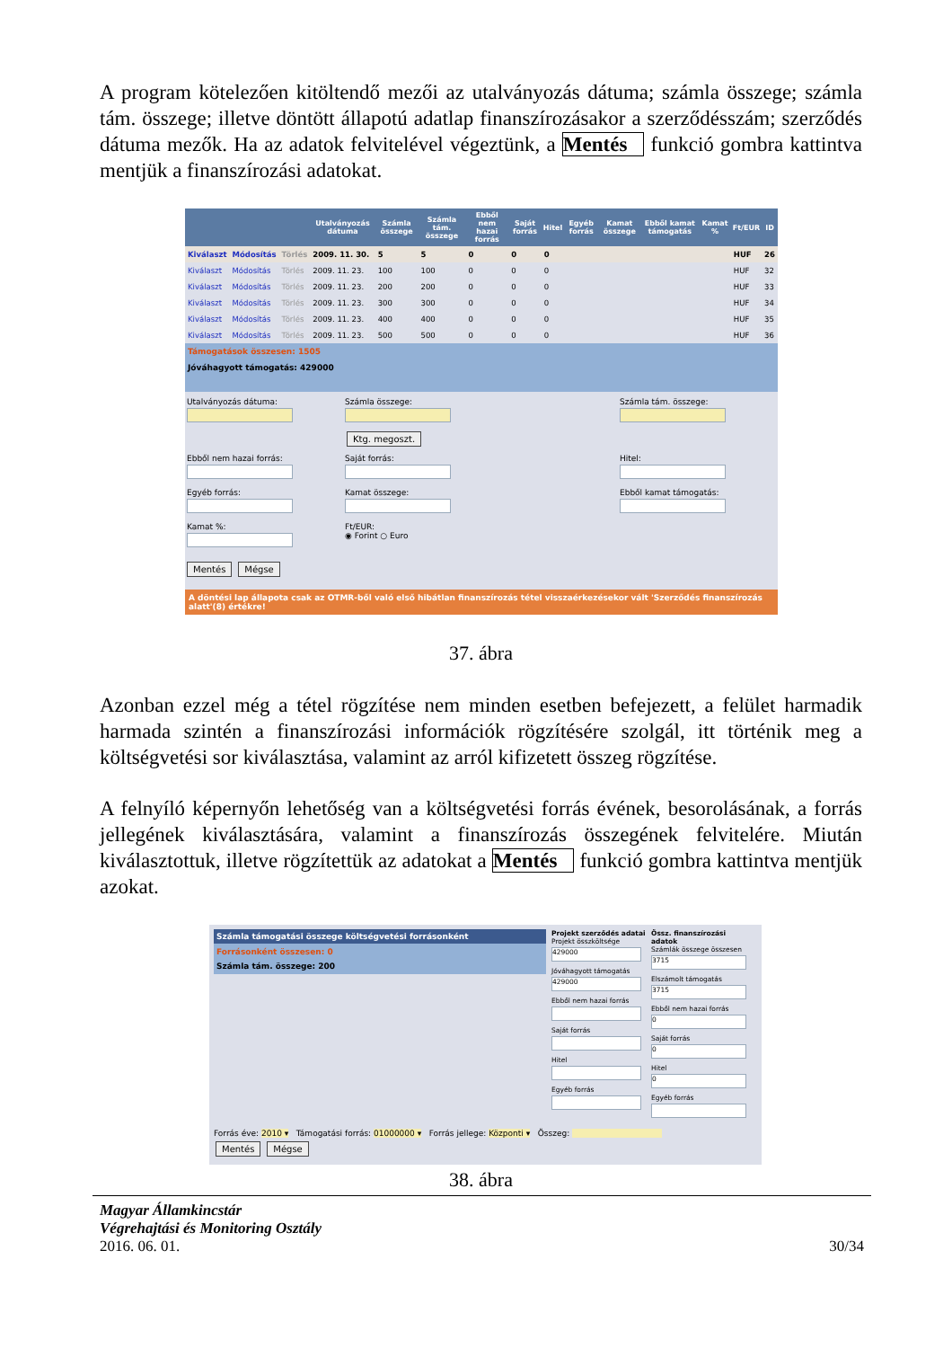A program kötelezően kitöltendő mezői az utalványozás dátuma; számla összege; számla tám. összege; illetve döntött állapotú adatlap finanszírozásakor a szerződésszám; szerződés dátuma mezők. Ha az adatok felvitelével végeztünk, a Mentés funkció gombra kattintva mentjük a finanszírozási adatokat.
| | | | Utalványozás dátuma | Számla összege | Számla tám. összege | Ebből nem hazai forrás | Saját forrás | Hitel | Egyéb forrás | Kamat összege | Ebből kamat támogatás | Kamat % | Ft/EUR | ID |
| --- | --- | --- | --- | --- | --- | --- | --- | --- | --- | --- | --- | --- | --- | --- |
| Kiválaszt | Módosítás | Törlés | 2009. 11. 30. | 5 | 5 | 0 | 0 | 0 | | | | | HUF | 26 |
| Kiválaszt | Módosítás | Törlés | 2009. 11. 23. | 100 | 100 | 0 | 0 | 0 | | | | | HUF | 32 |
| Kiválaszt | Módosítás | Törlés | 2009. 11. 23. | 200 | 200 | 0 | 0 | 0 | | | | | HUF | 33 |
| Kiválaszt | Módosítás | Törlés | 2009. 11. 23. | 300 | 300 | 0 | 0 | 0 | | | | | HUF | 34 |
| Kiválaszt | Módosítás | Törlés | 2009. 11. 23. | 400 | 400 | 0 | 0 | 0 | | | | | HUF | 35 |
| Kiválaszt | Módosítás | Törlés | 2009. 11. 23. | 500 | 500 | 0 | 0 | 0 | | | | | HUF | 36 |
Támogatások összesen: 1505
Jóváhagyott támogatás: 429000
Utalványozás dátuma:
Számla összege:
Ktg. megoszt.
Számla tám. összege:
Ebből nem hazai forrás:
Saját forrás:
Hitel:
Egyéb forrás:
Kamat összege:
Ebből kamat támogatás:
Kamat %:
Ft/EUR:
◉ Forint ○ Euro
Mentés Mégse
A döntési lap állapota csak az OTMR-ből való első hibátlan finanszírozás tétel visszaérkezésekor vált 'Szerződés finanszírozás alatt'(8) értékre!
37. ábra
Azonban ezzel még a tétel rögzítése nem minden esetben befejezett, a felület harmadik harmada szintén a finanszírozási információk rögzítésére szolgál, itt történik meg a költségvetési sor kiválasztása, valamint az arról kifizetett összeg rögzítése.
A felnyíló képernyőn lehetőség van a költségvetési forrás évének, besorolásának, a forrás jellegének kiválasztására, valamint a finanszírozás összegének felvitelére. Miután kiválasztottuk, illetve rögzítettük az adatokat a Mentés funkció gombra kattintva mentjük azokat.
Számla támogatási összege költségvetési forrásonként
Forrásonként összesen: 0
Számla tám. összege: 200
Projekt szerződés adatai
Projekt összköltsége
429000
Jóváhagyott támogatás
429000
Ebből nem hazai forrás
Saját forrás
Hitel
Egyéb forrás
Össz. finanszírozási adatok
Számlák összege összesen
3715
Elszámolt támogatás
3715
Ebből nem hazai forrás
0
Saját forrás
0
Hitel
0
Egyéb forrás
Forrás éve: 2010 ▾ Támogatási forrás: 01000000 ▾ Forrás jellege: Központi ▾ Összeg:
Mentés Mégse
38. ábra
Magyar Államkincstár
Végrehajtási és Monitoring Osztály
2016. 06. 01.
30/34